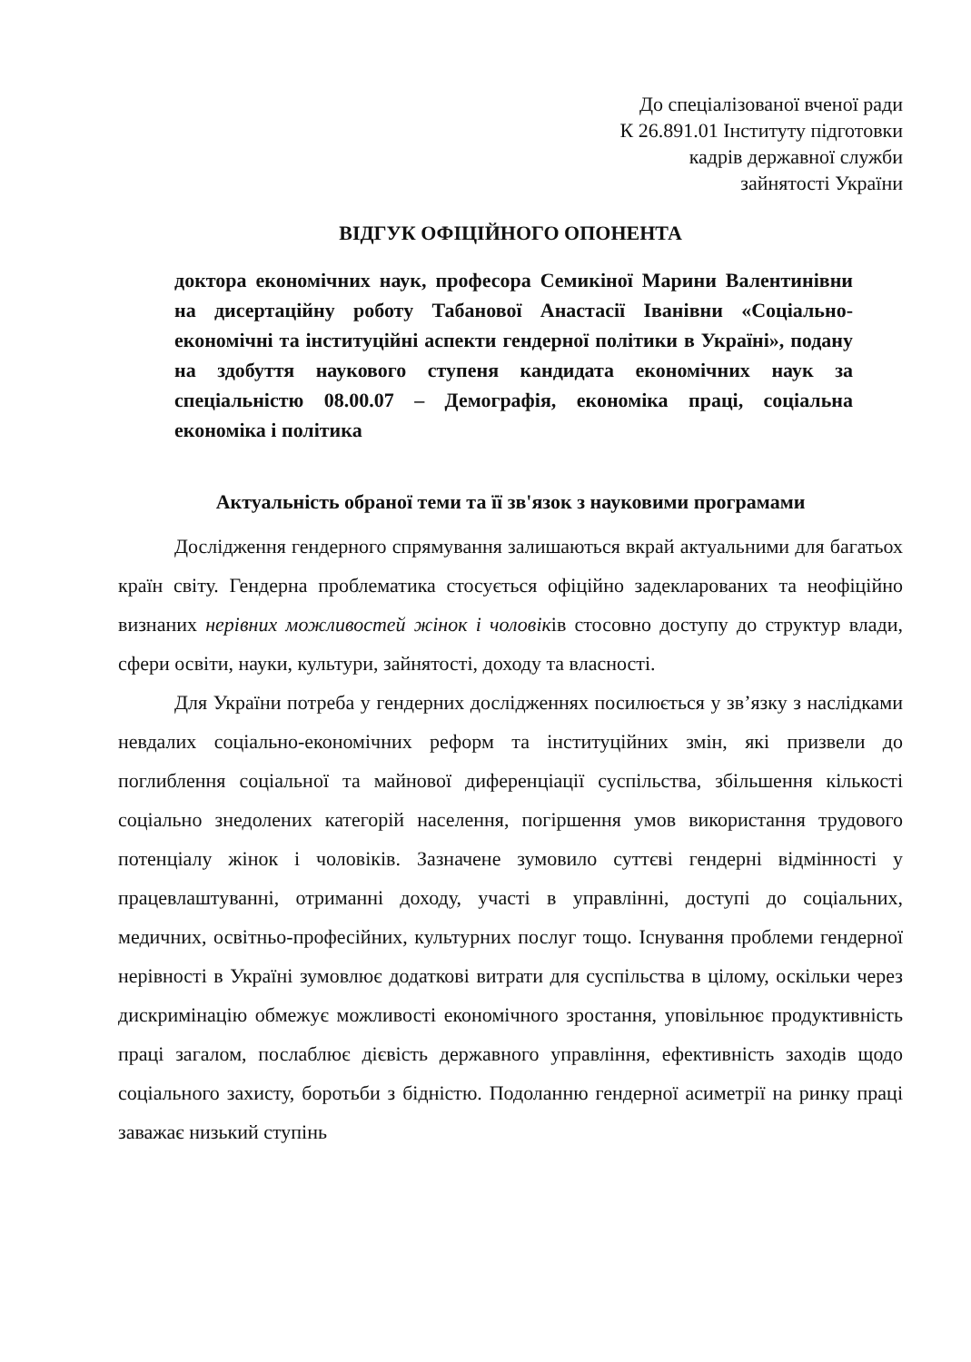До спеціалізованої вченої ради
К 26.891.01 Інституту підготовки
кадрів державної служби
зайнятості України
ВІДГУК ОФІЦІЙНОГО ОПОНЕНТА
доктора економічних наук, професора Семикіної Марини Валентинівни на дисертаційну роботу Табанової Анастасії Іванівни «Соціально-економічні та інституційні аспекти гендерної політики в Україні», подану на здобуття наукового ступеня кандидата економічних наук за спеціальністю 08.00.07 – Демографія, економіка праці, соціальна економіка і політика
Актуальність обраної теми та її зв'язок з науковими програмами
Дослідження гендерного спрямування залишаються вкрай актуальними для багатьох країн світу. Гендерна проблематика стосується офіційно задекларованих та неофіційно визнаних нерівних можливостей жінок і чоловіків стосовно доступу до структур влади, сфери освіти, науки, культури, зайнятості, доходу та власності.
Для України потреба у гендерних дослідженнях посилюється у зв’язку з наслідками невдалих соціально-економічних реформ та інституційних змін, які призвели до поглиблення соціальної та майнової диференціації суспільства, збільшення кількості соціально знедолених категорій населення, погіршення умов використання трудового потенціалу жінок і чоловіків. Зазначене зумовило суттєві гендерні відмінності у працевлаштуванні, отриманні доходу, участі в управлінні, доступі до соціальних, медичних, освітньо-професійних, культурних послуг тощо. Існування проблеми гендерної нерівності в Україні зумовлює додаткові витрати для суспільства в цілому, оскільки через дискримінацію обмежує можливості економічного зростання, уповільнює продуктивність праці загалом, послаблює дієвість державного управління, ефективність заходів щодо соціального захисту, боротьби з бідністю. Подоланню гендерної асиметрії на ринку праці заважає низький ступінь